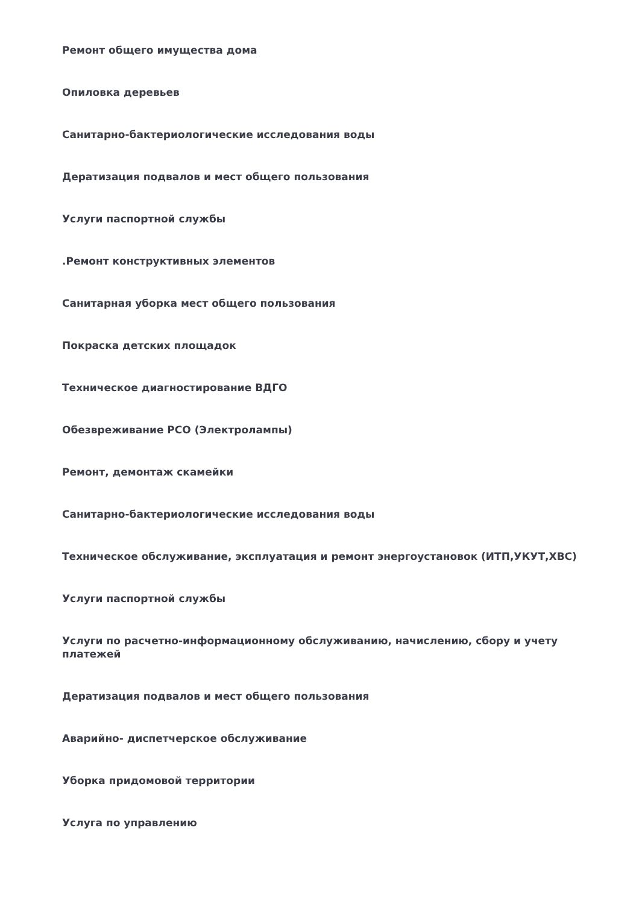Ремонт общего имущества дома
Опиловка деревьев
Санитарно-бактериологические исследования воды
Дератизация подвалов и мест общего пользования
Услуги паспортной службы
.Ремонт конструктивных элементов
Санитарная уборка мест общего пользования
Покраска детских площадок
Техническое диагностирование ВДГО
Обезвреживание РСО (Электролампы)
Ремонт, демонтаж скамейки
Санитарно-бактериологические исследования воды
Техническое обслуживание, эксплуатация и ремонт энергоустановок (ИТП,УКУТ,ХВС)
Услуги паспортной службы
Услуги по расчетно-информационному обслуживанию, начислению, сбору и учету платежей
Дератизация подвалов и мест общего пользования
Аварийно- диспетчерское обслуживание
Уборка придомовой территории
Услуга по управлению